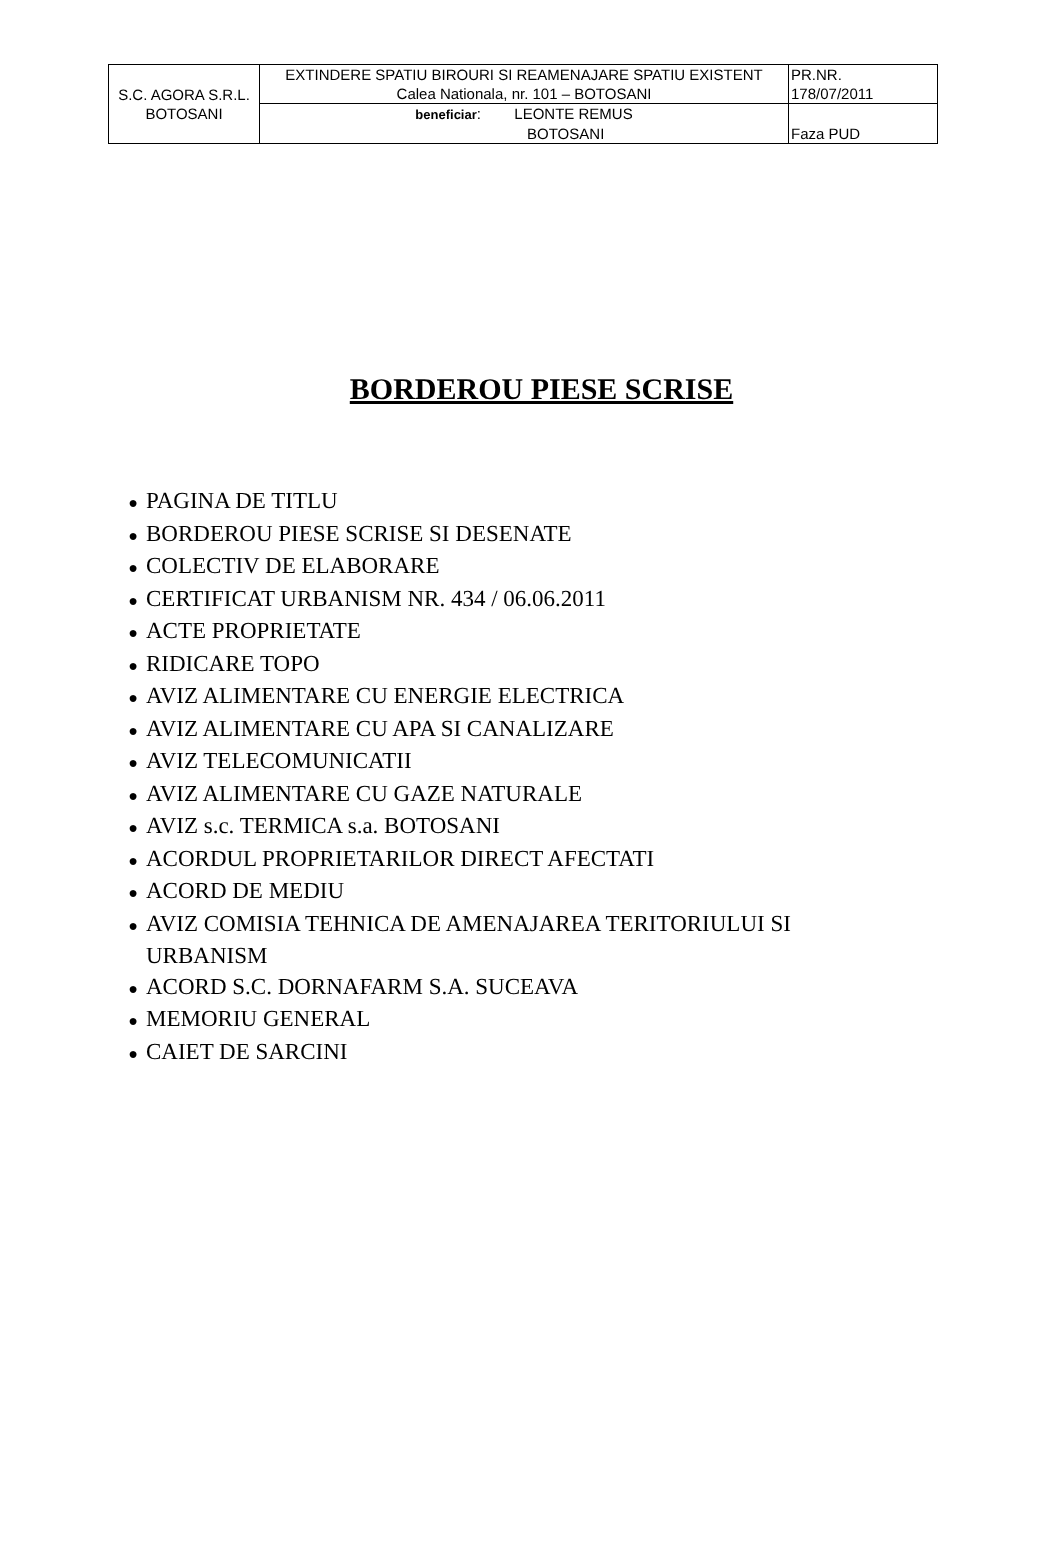| S.C. AGORA S.R.L. BOTOSANI | EXTINDERE SPATIU BIROURI SI REAMENAJARE SPATIU EXISTENT Calea Nationala, nr. 101 – BOTOSANI | PR.NR. 178/07/2011 |
| | beneficiar : LEONTE REMUS BOTOSANI | Faza PUD |
BORDEROU PIESE SCRISE
● PAGINA DE TITLU
● BORDEROU PIESE SCRISE SI DESENATE
● COLECTIV DE ELABORARE
● CERTIFICAT URBANISM NR. 434 / 06.06.2011
● ACTE PROPRIETATE
● RIDICARE TOPO
● AVIZ ALIMENTARE CU ENERGIE ELECTRICA
● AVIZ ALIMENTARE CU APA SI CANALIZARE
● AVIZ TELECOMUNICATII
● AVIZ ALIMENTARE CU GAZE NATURALE
● AVIZ s.c. TERMICA s.a. BOTOSANI
● ACORDUL PROPRIETARILOR DIRECT AFECTATI
● ACORD DE MEDIU
● AVIZ COMISIA TEHNICA DE AMENAJAREA TERITORIULUI SI URBANISM
● ACORD S.C. DORNAFARM S.A. SUCEAVA
● MEMORIU GENERAL
● CAIET DE SARCINI